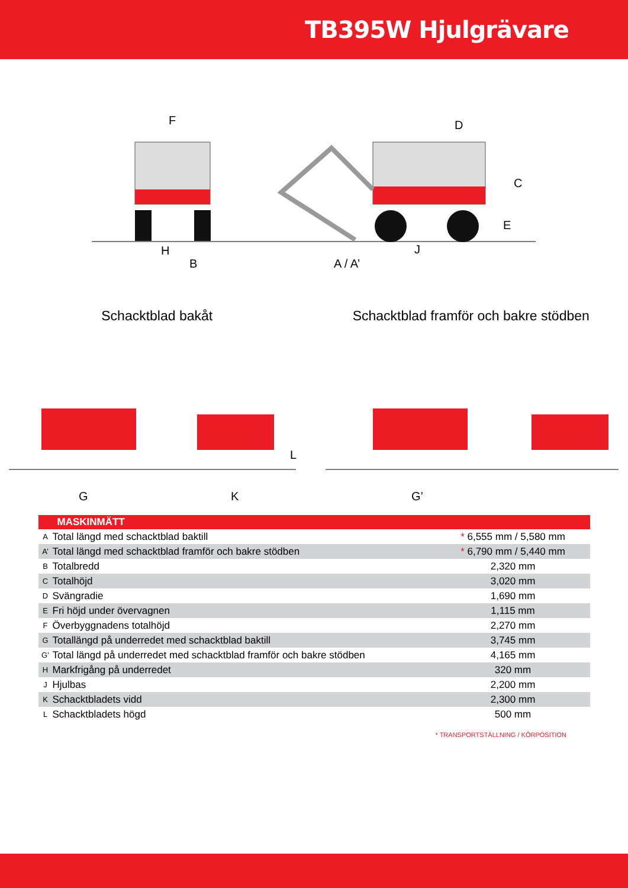TB395W Hjulgrävare
F
D
C
E
H
B
J
A / A’
Schacktblad bakåt Schacktblad framför och bakre stödben
G
K
L
G’
| MASKINMÄTT | | |
| --- | --- | --- |
| A | Total längd med schacktblad baktill | * 6,555 mm / 5,580 mm |
| A’ | Total längd med schacktblad framför och bakre stödben | * 6,790 mm / 5,440 mm |
| B | Totalbredd | 2,320 mm |
| C | Totalhöjd | 3,020 mm |
| D | Svängradie | 1,690 mm |
| E | Fri höjd under övervagnen | 1,115 mm |
| F | Överbyggnadens totalhöjd | 2,270 mm |
| G | Totallängd på underredet med schacktblad baktill | 3,745 mm |
| G’ | Total längd på underredet med schacktblad framför och bakre stödben | 4,165 mm |
| H | Markfrigång på underredet | 320 mm |
| J | Hjulbas | 2,200 mm |
| K | Schacktbladets vidd | 2,300 mm |
| L | Schacktbladets högd | 500 mm |
* TRANSPORTSTÄLLNING / KÖRPOSITION